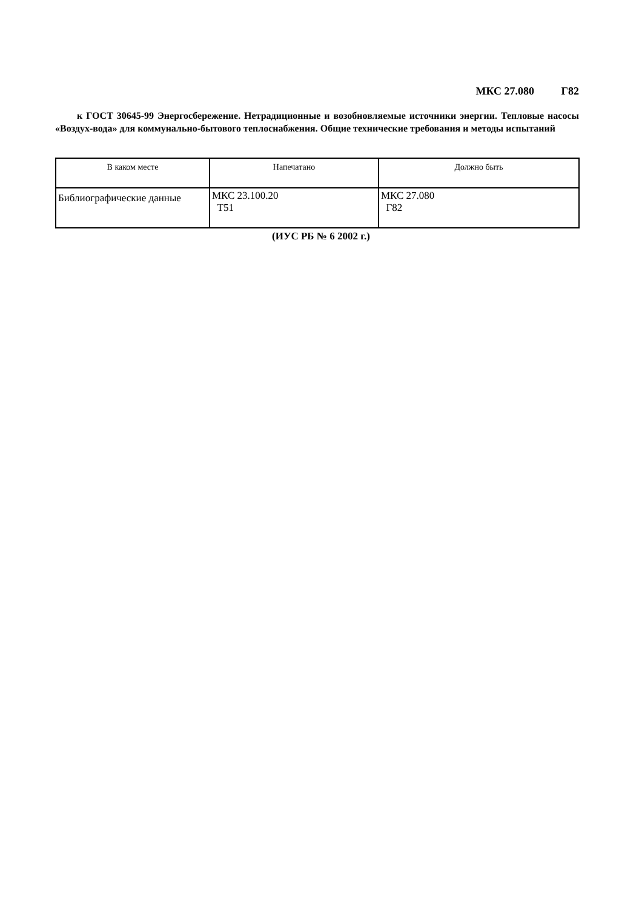МКС 27.080 Г82
к ГОСТ 30645-99 Энергосбережение. Нетрадиционные и возобновляемые источники энергии. Тепловые насосы «Воздух-вода» для коммунально-бытового теплоснабжения. Общие технические требования и методы испытаний
| В каком месте | Напечатано | Должно быть |
| --- | --- | --- |
| Библиографические данные | МКС 23.100.20 Т51 | МКС 27.080 Г82 |
(ИУС РБ № 6 2002 г.)